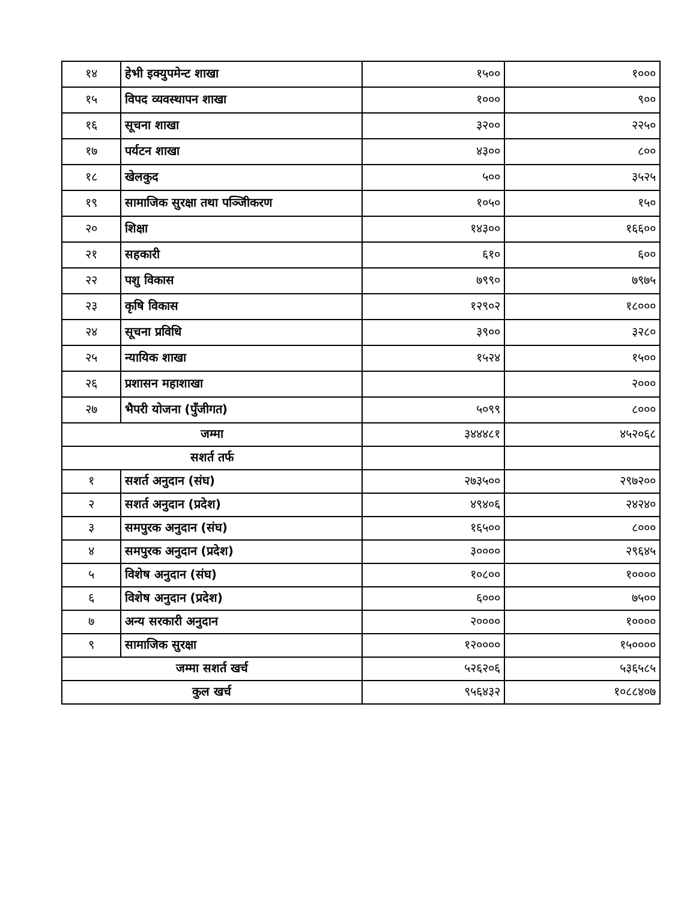| १४ | हेभी इक्युपमेन्ट शाखा | १५०० | १००० |
| १५ | विपद व्यवस्थापन शाखा | १००० | ९०० |
| १६ | सूचना शाखा | ३२०० | २२५० |
| १७ | पर्यटन शाखा | ४३०० | ८०० |
| १८ | खेलकुद | ५०० | ३५२५ |
| १९ | सामाजिक सुरक्षा तथा पञ्जिीकरण | १०५० | १५० |
| २० | शिक्षा | १४३०० | १६६०० |
| २१ | सहकारी | ६१० | ६०० |
| २२ | पशु विकास | ७९९० | ७९७५ |
| २३ | कृषि विकास | १२९०२ | १८००० |
| २४ | सूचना प्रविधि | ३९०० | ३२८० |
| २५ | न्यायिक शाखा | १५२४ | १५०० |
| २६ | प्रशासन महाशाखा | | २००० |
| २७ | भैपरी योजना (पुँजीगत) | ५०९९ | ८००० |
| जम्मा | | ३४४४८१ | ४५२०६८ |
| सशर्त तर्फ | | | |
| १ | सशर्त अनुदान (संघ) | २७३५०० | २९७२०० |
| २ | सशर्त अनुदान (प्रदेश) | ४९४०६ | २४२४० |
| ३ | समपुरक अनुदान (संघ) | १६५०० | ८००० |
| ४ | समपुरक अनुदान (प्रदेश) | ३०००० | २९६४५ |
| ५ | विशेष अनुदान (संघ) | १०८०० | १०००० |
| ६ | विशेष अनुदान (प्रदेश) | ६००० | ७५०० |
| ७ | अन्य सरकारी अनुदान | २०००० | १०००० |
| ९ | सामाजिक सुरक्षा | १२०००० | १५०००० |
| जम्मा सशर्त खर्च | | ५२६२०६ | ५३६५८५ |
| कुल खर्च | | ९५६४३२ | १०८८४०७ |